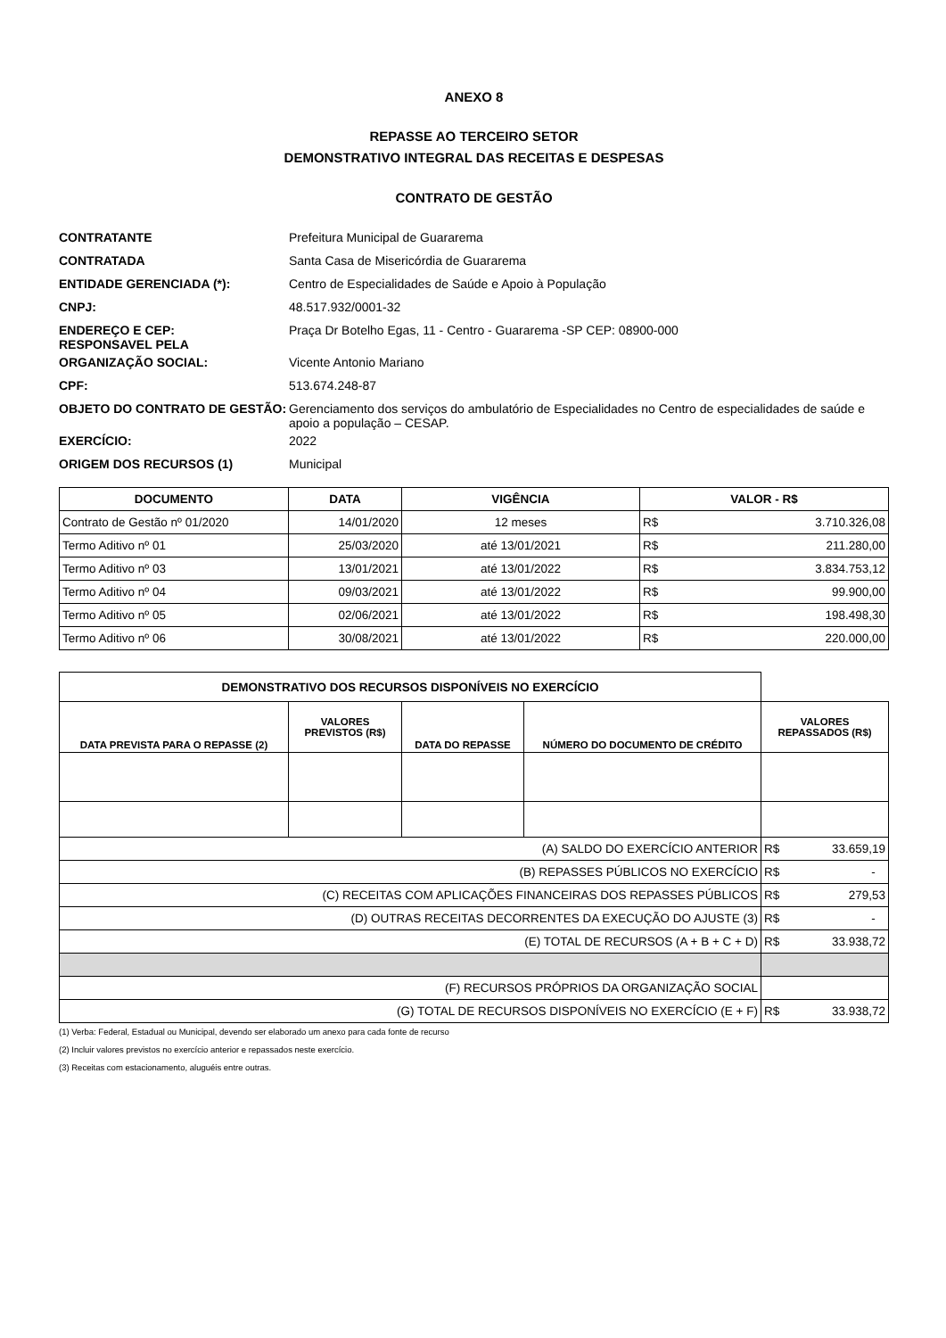ANEXO 8
REPASSE AO TERCEIRO SETOR
DEMONSTRATIVO INTEGRAL DAS RECEITAS E DESPESAS
CONTRATO DE GESTÃO
| CONTRATANTE | Prefeitura Municipal de Guararema |
| CONTRATADA | Santa Casa de Misericórdia de Guararema |
| ENTIDADE GERENCIADA (*): | Centro de Especialidades de Saúde e Apoio à População |
| CNPJ: | 48.517.932/0001-32 |
| ENDEREÇO E CEP: RESPONSAVEL PELA | Praça Dr Botelho Egas, 11 - Centro - Guararema -SP CEP: 08900-000 |
| ORGANIZAÇÃO SOCIAL: | Vicente Antonio Mariano |
| CPF: | 513.674.248-87 |
| OBJETO DO CONTRATO DE GESTÃO: | Gerenciamento dos serviços do ambulatório de Especialidades no Centro de especialidades de saúde e apoio a população – CESAP. |
| EXERCÍCIO: | 2022 |
| ORIGEM DOS RECURSOS (1) | Municipal |
| DOCUMENTO | DATA | VIGÊNCIA | VALOR - R$ | |
| --- | --- | --- | --- | --- |
| Contrato de Gestão nº 01/2020 | 14/01/2020 | 12 meses | R$ | 3.710.326,08 |
| Termo Aditivo nº 01 | 25/03/2020 | até 13/01/2021 | R$ | 211.280,00 |
| Termo Aditivo nº 03 | 13/01/2021 | até 13/01/2022 | R$ | 3.834.753,12 |
| Termo Aditivo nº 04 | 09/03/2021 | até 13/01/2022 | R$ | 99.900,00 |
| Termo Aditivo nº 05 | 02/06/2021 | até 13/01/2022 | R$ | 198.498,30 |
| Termo Aditivo nº 06 | 30/08/2021 | até 13/01/2022 | R$ | 220.000,00 |
| DEMONSTRATIVO DOS RECURSOS DISPONÍVEIS NO EXERCÍCIO | | | | | |
| DATA PREVISTA PARA O REPASSE (2) | VALORES PREVISTOS (R$) | DATA DO REPASSE | NÚMERO DO DOCUMENTO DE CRÉDITO | VALORES REPASSADOS (R$) | |
| (A) SALDO DO EXERCÍCIO ANTERIOR | | | | R$ | 33.659,19 |
| (B) REPASSES PÚBLICOS NO EXERCÍCIO | | | | R$ | - |
| (C) RECEITAS COM APLICAÇÕES FINANCEIRAS DOS REPASSES PÚBLICOS | | | | R$ | 279,53 |
| (D) OUTRAS RECEITAS DECORRENTES DA EXECUÇÃO DO AJUSTE (3) | | | | R$ | - |
| (E) TOTAL DE RECURSOS (A + B + C + D) | | | | R$ | 33.938,72 |
| (F) RECURSOS PRÓPRIOS DA ORGANIZAÇÃO SOCIAL | | | | | |
| (G) TOTAL DE RECURSOS DISPONÍVEIS NO EXERCÍCIO (E + F) | | | | R$ | 33.938,72 |
(1) Verba: Federal, Estadual ou Municipal, devendo ser elaborado um anexo para cada fonte de recurso
(2) Incluir valores previstos no exercício anterior e repassados neste exercício.
(3) Receitas com estacionamento, aluguéis entre outras.